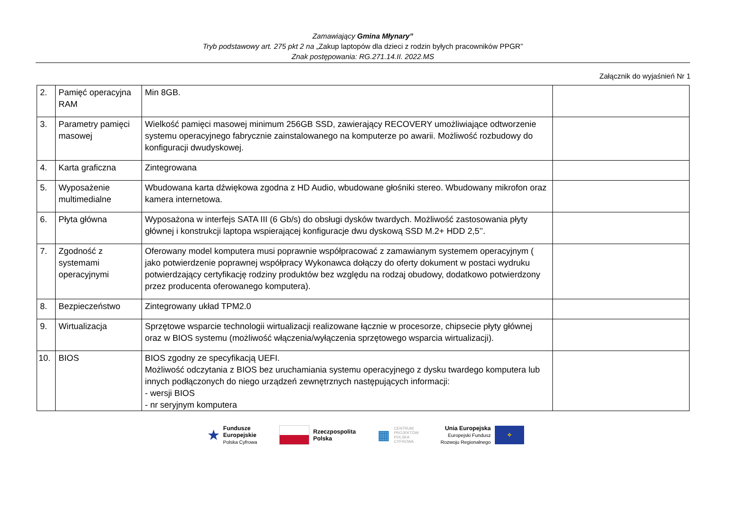Zamawiający Gmina Młynary”
Tryb podstawowy art. 275 pkt 2 na „Zakup laptopów dla dzieci z rodzin byłych pracowników PPGR”
Znak postępowania: RG.271.14.II. 2022.MS
Załącznik do wyjaśnień Nr 1
| 2. | Pamięć operacyjna RAM | Min 8GB. | |
| 3. | Parametry pamięci masowej | Wielkość pamięci masowej minimum 256GB SSD, zawierający RECOVERY umożliwiające odtworzenie systemu operacyjnego fabrycznie zainstalowanego na komputerze po awarii. Możliwość rozbudowy do konfiguracji dwudyskowej. | |
| 4. | Karta graficzna | Zintegrowana | |
| 5. | Wyposażenie multimedialne | Wbudowana karta dźwiękowa zgodna z HD Audio, wbudowane głośniki stereo. Wbudowany mikrofon oraz kamera internetowa. | |
| 6. | Płyta główna | Wyposażona w interfejs SATA III (6 Gb/s) do obsługi dysków twardych. Możliwość zastosowania płyty głównej i konstrukcji laptopa wspierającej konfiguracje dwu dyskową SSD M.2+ HDD 2,5’’. | |
| 7. | Zgodność z systemami operacyjnymi | Oferowany model komputera musi poprawnie współpracować z zamawianym systemem operacyjnym ( jako potwierdzenie poprawnej współpracy Wykonawca dołączy do oferty dokument w postaci wydruku potwierdzający certyfikację rodziny produktów bez względu na rodzaj obudowy, dodatkowo potwierdzony przez producenta oferowanego komputera). | |
| 8. | Bezpieczeństwo | Zintegrowany układ TPM2.0 | |
| 9. | Wirtualizacja | Sprzętowe wsparcie technologii wirtualizacji realizowane łącznie w procesorze, chipsecie płyty głównej oraz w BIOS systemu (możliwość włączenia/wyłączenia sprzętowego wsparcia wirtualizacji). | |
| 10. | BIOS | BIOS zgodny ze specyfikacją UEFI. Możliwość odczytania z BIOS bez uruchamiania systemu operacyjnego z dysku twardego komputera lub innych podłączonych do niego urządzeń zewnętrznych następujących informacji: - wersji BIOS - nr seryjnym komputera | |
★ Fundusze
Europejskie
Polska Cyfrowa
Rzeczpospolita
Polska
▦ CENTRUM
PROJEKTÓW
POLSKA
CYFROWA
Unia Europejska
Europejski Fundusz
Rozwoju Regionalnego ✧